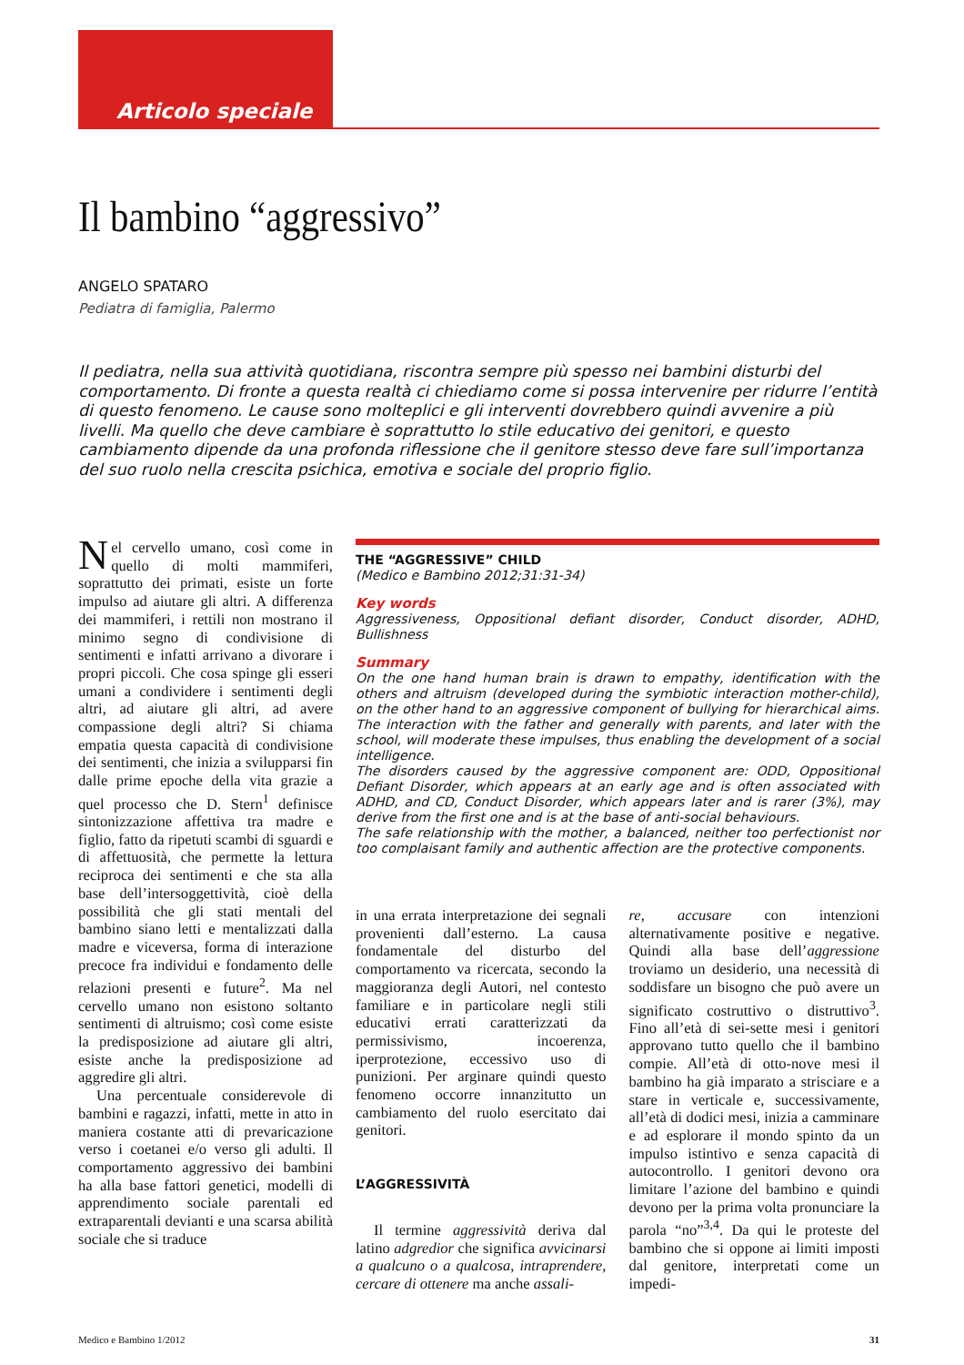Articolo speciale
Il bambino “aggressivo”
ANGELO SPATARO
Pediatra di famiglia, Palermo
Il pediatra, nella sua attività quotidiana, riscontra sempre più spesso nei bambini disturbi del comportamento. Di fronte a questa realtà ci chiediamo come si possa intervenire per ridurre l’entità di questo fenomeno. Le cause sono molteplici e gli interventi dovrebbero quindi avvenire a più livelli. Ma quello che deve cambiare è soprattutto lo stile educativo dei genitori, e questo cambiamento dipende da una profonda riflessione che il genitore stesso deve fare sull’importanza del suo ruolo nella crescita psichica, emotiva e sociale del proprio figlio.
Nel cervello umano, così come in quello di molti mammiferi, soprattutto dei primati, esiste un forte impulso ad aiutare gli altri. A differenza dei mammiferi, i rettili non mostrano il minimo segno di condivisione di sentimenti e infatti arrivano a divorare i propri piccoli. Che cosa spinge gli esseri umani a condividere i sentimenti degli altri, ad aiutare gli altri, ad avere compassione degli altri? Si chiama empatia questa capacità di condivisione dei sentimenti, che inizia a svilupparsi fin dalle prime epoche della vita grazie a quel processo che D. Stern<sup>1</sup> definisce sintonizzazione affettiva tra madre e figlio, fatto da ripetuti scambi di sguardi e di affettuosità, che permette la lettura reciproca dei sentimenti e che sta alla base dell’intersoggettività, cioè della possibilità che gli stati mentali del bambino siano letti e mentalizzati dalla madre e viceversa, forma di interazione precoce fra individui e fondamento delle relazioni presenti e future<sup>2</sup>. Ma nel cervello umano non esistono soltanto sentimenti di altruismo; così come esiste la predisposizione ad aiutare gli altri, esiste anche la predisposizione ad aggredire gli altri.
Una percentuale considerevole di bambini e ragazzi, infatti, mette in atto in maniera costante atti di prevaricazione verso i coetanei e/o verso gli adulti. Il comportamento aggressivo dei bambini ha alla base fattori genetici, modelli di apprendimento sociale parentali ed extraparentali devianti e una scarsa abilità sociale che si traduce
THE “AGGRESSIVE” CHILD
(Medico e Bambino 2012;31:31-34)
Key words
Aggressiveness, Oppositional defiant disorder, Conduct disorder, ADHD, Bullishness
Summary
On the one hand human brain is drawn to empathy, identification with the others and altruism (developed during the symbiotic interaction mother-child), on the other hand to an aggressive component of bullying for hierarchical aims. The interaction with the father and generally with parents, and later with the school, will moderate these impulses, thus enabling the development of a social intelligence.
The disorders caused by the aggressive component are: ODD, Oppositional Defiant Disorder, which appears at an early age and is often associated with ADHD, and CD, Conduct Disorder, which appears later and is rarer (3%), may derive from the first one and is at the base of anti-social behaviours.
The safe relationship with the mother, a balanced, neither too perfectionist nor too complaisant family and authentic affection are the protective components.
in una errata interpretazione dei segnali provenienti dall’esterno. La causa fondamentale del disturbo del comportamento va ricercata, secondo la maggioranza degli Autori, nel contesto familiare e in particolare negli stili educativi errati caratterizzati da permissivismo, incoerenza, iperprotezione, eccessivo uso di punizioni. Per arginare quindi questo fenomeno occorre innanzitutto un cambiamento del ruolo esercitato dai genitori.
L’AGGRESSIVITÀ
Il termine aggressività deriva dal latino adgredior che significa avvicinarsi a qualcuno o a qualcosa, intraprendere, cercare di ottenere ma anche assali-
re, accusare con intenzioni alternativamente positive e negative. Quindi alla base dell’aggressione troviamo un desiderio, una necessità di soddisfare un bisogno che può avere un significato costruttivo o distruttivo<sup>3</sup>. Fino all’età di sei-sette mesi i genitori approvano tutto quello che il bambino compie. All’età di otto-nove mesi il bambino ha già imparato a strisciare e a stare in verticale e, successivamente, all’età di dodici mesi, inizia a camminare e ad esplorare il mondo spinto da un impulso istintivo e senza capacità di autocontrollo. I genitori devono ora limitare l’azione del bambino e quindi devono per la prima volta pronunciare la parola “no”<sup>3,4</sup>. Da qui le proteste del bambino che si oppone ai limiti imposti dal genitore, interpretati come un impedi-
Medico e Bambino 1/2012 31